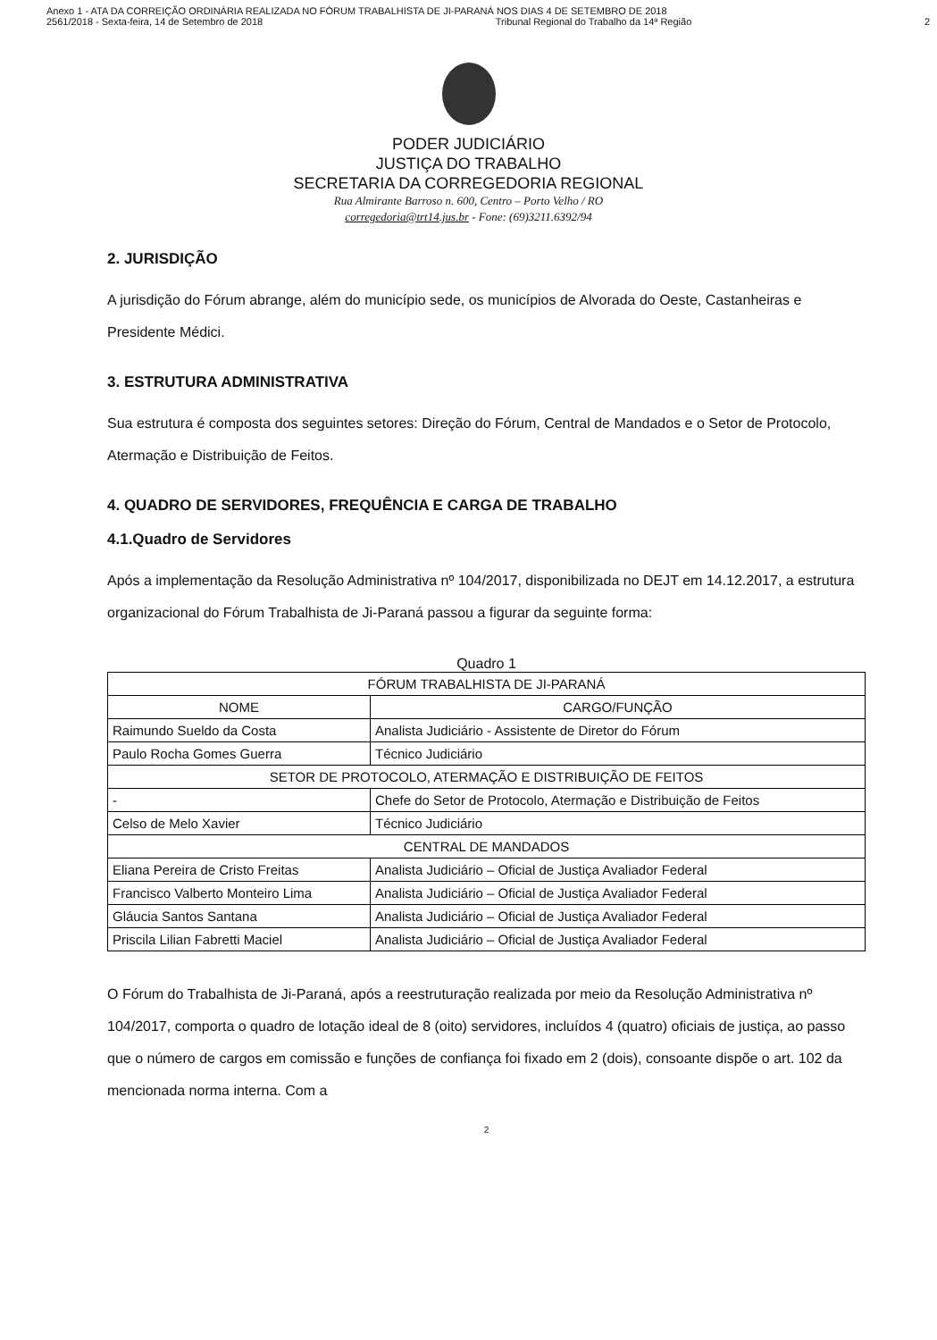Anexo 1 - ATA DA CORREIÇÃO ORDINÁRIA REALIZADA NO FÓRUM TRABALHISTA DE JI-PARANÁ NOS DIAS 4 DE SETEMBRO DE 2018
2561/2018 - Sexta-feira, 14 de Setembro de 2018 Tribunal Regional do Trabalho da 14ª Região 2
PODER JUDICIÁRIO
JUSTIÇA DO TRABALHO
SECRETARIA DA CORREGEDORIA REGIONAL
Rua Almirante Barroso n. 600, Centro – Porto Velho / RO
corregedoria@trt14.jus.br - Fone: (69)3211.6392/94
2. JURISDIÇÃO
A jurisdição do Fórum abrange, além do município sede, os municípios de Alvorada do Oeste, Castanheiras e Presidente Médici.
3. ESTRUTURA ADMINISTRATIVA
Sua estrutura é composta dos seguintes setores: Direção do Fórum, Central de Mandados e o Setor de Protocolo, Atermação e Distribuição de Feitos.
4. QUADRO DE SERVIDORES, FREQUÊNCIA E CARGA DE TRABALHO
4.1.Quadro de Servidores
Após a implementação da Resolução Administrativa nº 104/2017, disponibilizada no DEJT em 14.12.2017, a estrutura organizacional do Fórum Trabalhista de Ji-Paraná passou a figurar da seguinte forma:
Quadro 1
| FÓRUM TRABALHISTA DE JI-PARANÁ | |
| --- | --- |
| NOME | CARGO/FUNÇÃO |
| Raimundo Sueldo da Costa | Analista Judiciário - Assistente de Diretor do Fórum |
| Paulo Rocha Gomes Guerra | Técnico Judiciário |
| SETOR DE PROTOCOLO, ATERMAÇÃO E DISTRIBUIÇÃO DE FEITOS | |
| - | Chefe do Setor de Protocolo, Atermação e Distribuição de Feitos |
| Celso de Melo Xavier | Técnico Judiciário |
| CENTRAL DE MANDADOS | |
| Eliana Pereira de Cristo Freitas | Analista Judiciário – Oficial de Justiça Avaliador Federal |
| Francisco Valberto Monteiro Lima | Analista Judiciário – Oficial de Justiça Avaliador Federal |
| Gláucia Santos Santana | Analista Judiciário – Oficial de Justiça Avaliador Federal |
| Priscila Lilian Fabretti Maciel | Analista Judiciário – Oficial de Justiça Avaliador Federal |
O Fórum do Trabalhista de Ji-Paraná, após a reestruturação realizada por meio da Resolução Administrativa nº 104/2017, comporta o quadro de lotação ideal de 8 (oito) servidores, incluídos 4 (quatro) oficiais de justiça, ao passo que o número de cargos em comissão e funções de confiança foi fixado em 2 (dois), consoante dispõe o art. 102 da mencionada norma interna. Com a
2